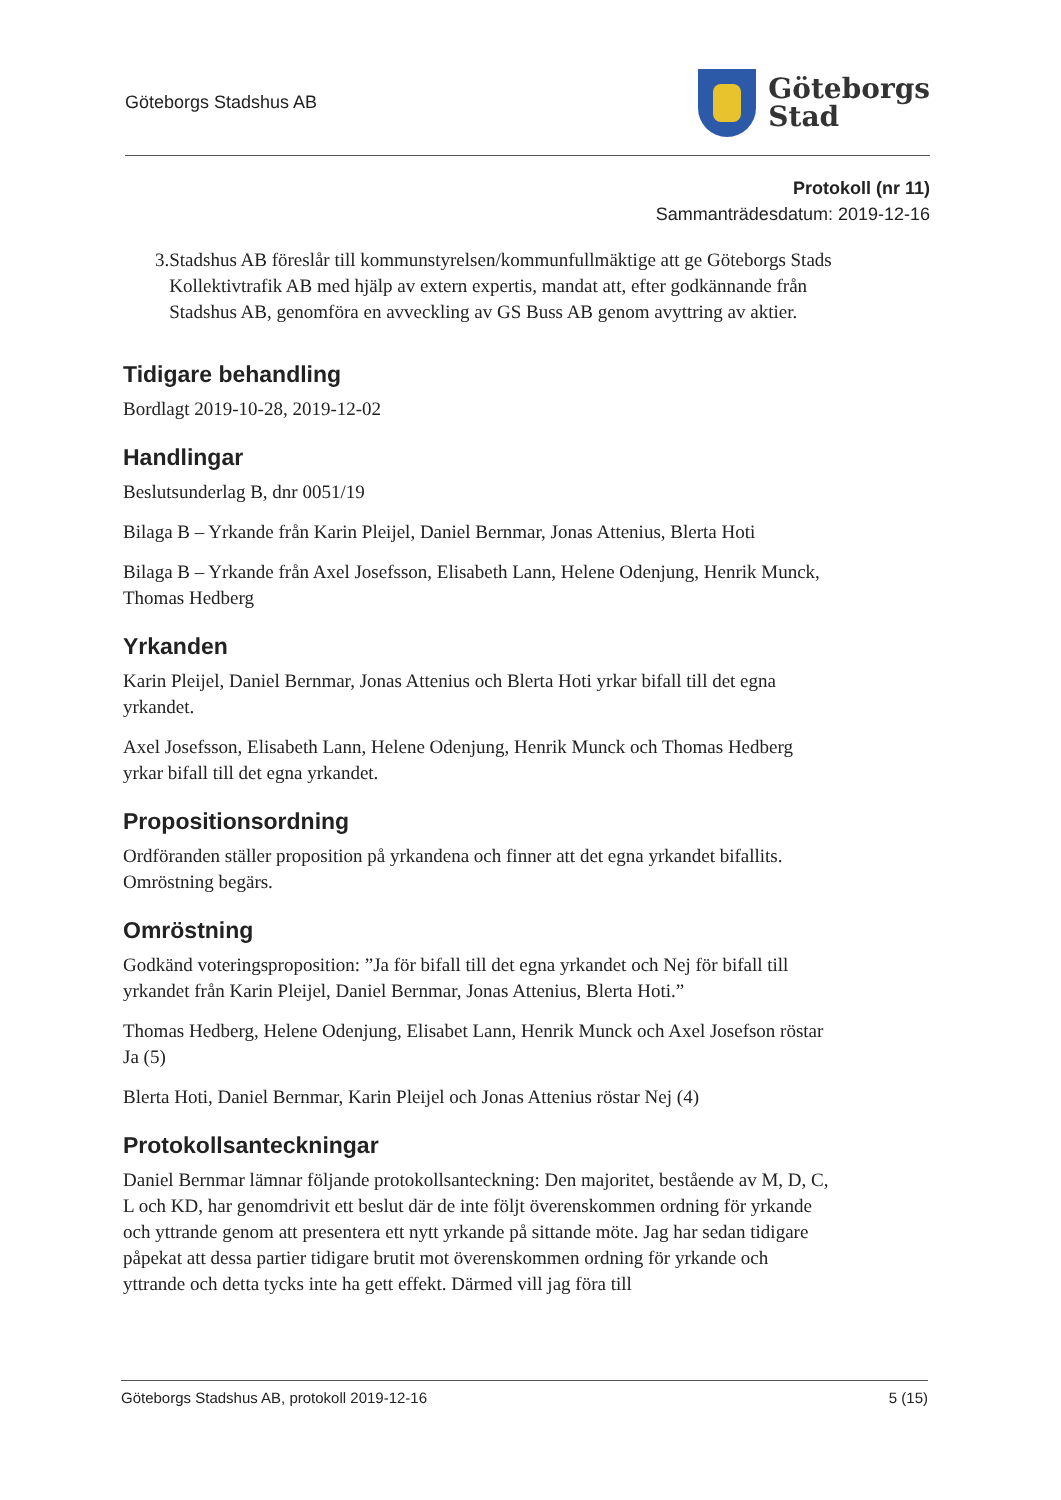Göteborgs Stadshus AB
Göteborgs
Stad
Protokoll (nr 11)
Sammanträdesdatum: 2019-12-16
3. Stadshus AB föreslår till kommunstyrelsen/kommunfullmäktige att ge Göteborgs Stads Kollektivtrafik AB med hjälp av extern expertis, mandat att, efter godkännande från Stadshus AB, genomföra en avveckling av GS Buss AB genom avyttring av aktier.
Tidigare behandling
Bordlagt 2019-10-28, 2019-12-02
Handlingar
Beslutsunderlag B, dnr 0051/19
Bilaga B – Yrkande från Karin Pleijel, Daniel Bernmar, Jonas Attenius, Blerta Hoti
Bilaga B – Yrkande från Axel Josefsson, Elisabeth Lann, Helene Odenjung, Henrik Munck, Thomas Hedberg
Yrkanden
Karin Pleijel, Daniel Bernmar, Jonas Attenius och Blerta Hoti yrkar bifall till det egna yrkandet.
Axel Josefsson, Elisabeth Lann, Helene Odenjung, Henrik Munck och Thomas Hedberg yrkar bifall till det egna yrkandet.
Propositionsordning
Ordföranden ställer proposition på yrkandena och finner att det egna yrkandet bifallits. Omröstning begärs.
Omröstning
Godkänd voteringsproposition: ”Ja för bifall till det egna yrkandet och Nej för bifall till yrkandet från Karin Pleijel, Daniel Bernmar, Jonas Attenius, Blerta Hoti.”
Thomas Hedberg, Helene Odenjung, Elisabet Lann, Henrik Munck och Axel Josefson röstar Ja (5)
Blerta Hoti, Daniel Bernmar, Karin Pleijel och Jonas Attenius röstar Nej (4)
Protokollsanteckningar
Daniel Bernmar lämnar följande protokollsanteckning: Den majoritet, bestående av M, D, C, L och KD, har genomdrivit ett beslut där de inte följt överenskommen ordning för yrkande och yttrande genom att presentera ett nytt yrkande på sittande möte. Jag har sedan tidigare påpekat att dessa partier tidigare brutit mot överenskommen ordning för yrkande och yttrande och detta tycks inte ha gett effekt. Därmed vill jag föra till
Göteborgs Stadshus AB, protokoll 2019-12-16 5 (15)